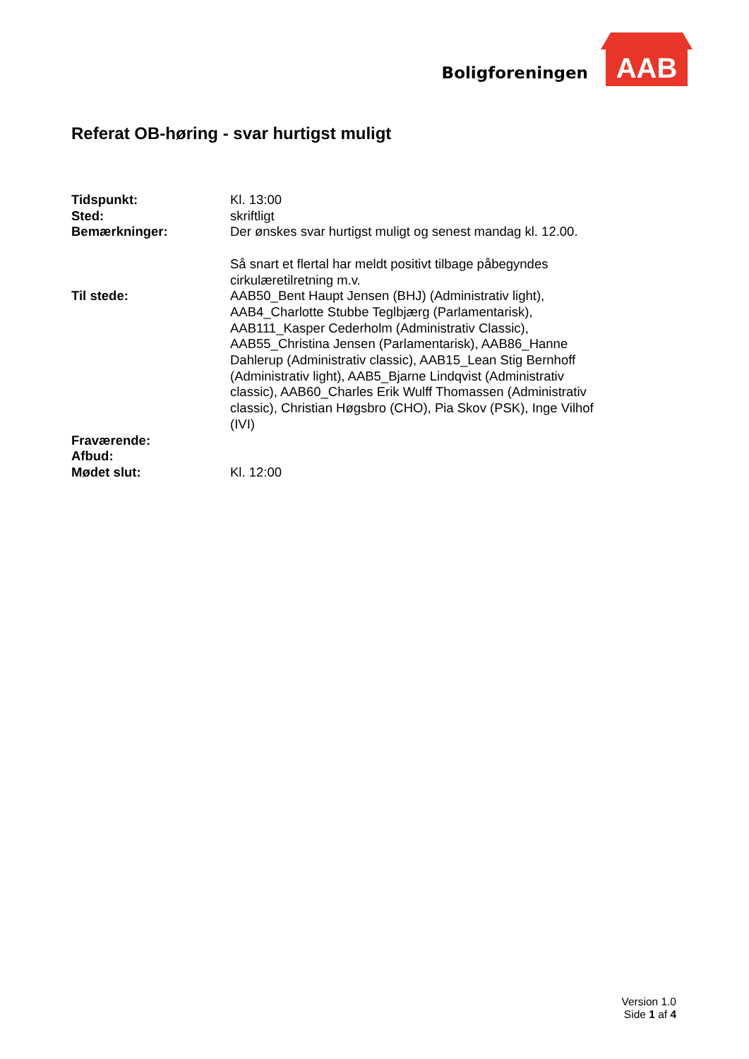Boligforeningen
AAB
Referat OB-høring - svar hurtigst muligt
| Tidspunkt: | Kl. 13:00 |
| Sted: | skriftligt |
| Bemærkninger: | Der ønskes svar hurtigst muligt og senest mandag kl. 12.00. Så snart et flertal har meldt positivt tilbage påbegyndes cirkulæretilretning m.v. |
| Til stede: | AAB50_Bent Haupt Jensen (BHJ) (Administrativ light), AAB4_Charlotte Stubbe Teglbjærg (Parlamentarisk), AAB111_Kasper Cederholm (Administrativ Classic), AAB55_Christina Jensen (Parlamentarisk), AAB86_Hanne Dahlerup (Administrativ classic), AAB15_Lean Stig Bernhoff (Administrativ light), AAB5_Bjarne Lindqvist (Administrativ classic), AAB60_Charles Erik Wulff Thomassen (Administrativ classic), Christian Høgsbro (CHO), Pia Skov (PSK), Inge Vilhof (IVI) |
| Fraværende: | |
| Afbud: | |
| Mødet slut: | Kl. 12:00 |
Version 1.0
Side 1 af 4